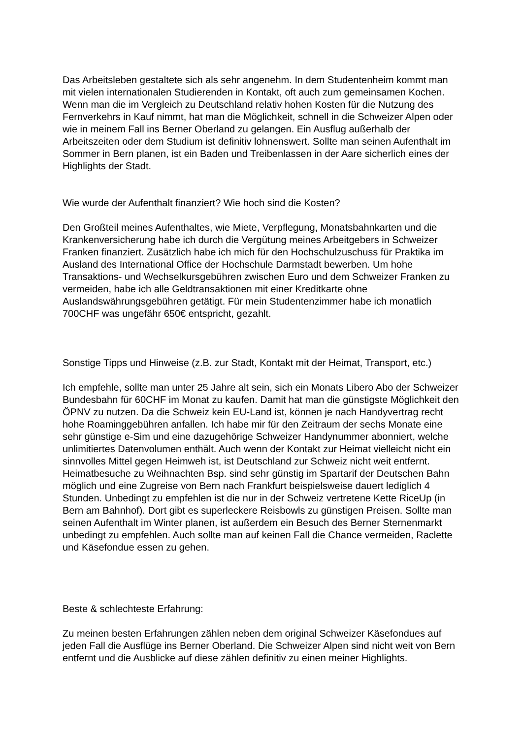Das Arbeitsleben gestaltete sich als sehr angenehm. In dem Studentenheim kommt man mit vielen internationalen Studierenden in Kontakt, oft auch zum gemeinsamen Kochen. Wenn man die im Vergleich zu Deutschland relativ hohen Kosten für die Nutzung des Fernverkehrs in Kauf nimmt, hat man die Möglichkeit, schnell in die Schweizer Alpen oder wie in meinem Fall ins Berner Oberland zu gelangen. Ein Ausflug außerhalb der Arbeitszeiten oder dem Studium ist definitiv lohnenswert. Sollte man seinen Aufenthalt im Sommer in Bern planen, ist ein Baden und Treibenlassen in der Aare sicherlich eines der Highlights der Stadt.
Wie wurde der Aufenthalt finanziert? Wie hoch sind die Kosten?
Den Großteil meines Aufenthaltes, wie Miete, Verpflegung, Monatsbahnkarten und die Krankenversicherung habe ich durch die Vergütung meines Arbeitgebers in Schweizer Franken finanziert. Zusätzlich habe ich mich für den Hochschulzuschuss für Praktika im Ausland des International Office der Hochschule Darmstadt bewerben. Um hohe Transaktions- und Wechselkursgebühren zwischen Euro und dem Schweizer Franken zu vermeiden, habe ich alle Geldtransaktionen mit einer Kreditkarte ohne Auslandswährungsgebühren getätigt. Für mein Studentenzimmer habe ich monatlich 700CHF was ungefähr 650€ entspricht, gezahlt.
Sonstige Tipps und Hinweise (z.B. zur Stadt, Kontakt mit der Heimat, Transport, etc.)
Ich empfehle, sollte man unter 25 Jahre alt sein, sich ein Monats Libero Abo der Schweizer Bundesbahn für 60CHF im Monat zu kaufen. Damit hat man die günstigste Möglichkeit den ÖPNV zu nutzen. Da die Schweiz kein EU-Land ist, können je nach Handyvertrag recht hohe Roaminggebühren anfallen. Ich habe mir für den Zeitraum der sechs Monate eine sehr günstige e-Sim und eine dazugehörige Schweizer Handynummer abonniert, welche unlimitiertes Datenvolumen enthält. Auch wenn der Kontakt zur Heimat vielleicht nicht ein sinnvolles Mittel gegen Heimweh ist, ist Deutschland zur Schweiz nicht weit entfernt. Heimatbesuche zu Weihnachten Bsp. sind sehr günstig im Spartarif der Deutschen Bahn möglich und eine Zugreise von Bern nach Frankfurt beispielsweise dauert lediglich 4 Stunden. Unbedingt zu empfehlen ist die nur in der Schweiz vertretene Kette RiceUp (in Bern am Bahnhof). Dort gibt es superleckere Reisbowls zu günstigen Preisen. Sollte man seinen Aufenthalt im Winter planen, ist außerdem ein Besuch des Berner Sternenmarkt unbedingt zu empfehlen. Auch sollte man auf keinen Fall die Chance vermeiden, Raclette und Käsefondue essen zu gehen.
Beste & schlechteste Erfahrung:
Zu meinen besten Erfahrungen zählen neben dem original Schweizer Käsefondues auf jeden Fall die Ausflüge ins Berner Oberland. Die Schweizer Alpen sind nicht weit von Bern entfernt und die Ausblicke auf diese zählen definitiv zu einen meiner Highlights.